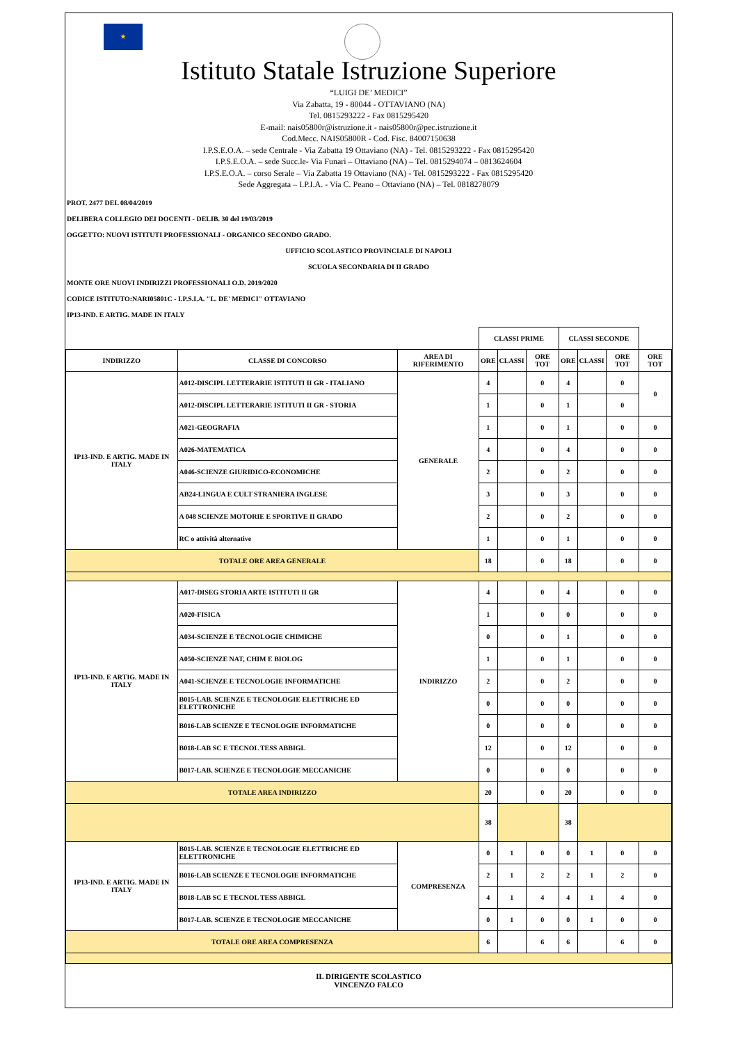★
Istituto Statale Istruzione Superiore
“LUIGI DE’ MEDICI”
Via Zabatta, 19 - 80044 - OTTAVIANO (NA)
Tel. 0815293222 - Fax 0815295420
E-mail: nais05800r@istruzione.it - nais05800r@pec.istruzione.it
Cod.Mecc. NAIS05800R - Cod. Fisc. 84007150638
I.P.S.E.O.A. – sede Centrale - Via Zabatta 19 Ottaviano (NA) - Tel. 0815293222 - Fax 0815295420
I.P.S.E.O.A. – sede Succ.le- Via Funari – Ottaviano (NA) – Tel. 0815294074 – 0813624604
I.P.S.E.O.A. – corso Serale – Via Zabatta 19 Ottaviano (NA) - Tel. 0815293222 - Fax 0815295420
Sede Aggregata – I.P.I.A. - Via C. Peano – Ottaviano (NA) – Tel. 0818278079
PROT. 2477 DEL 08/04/2019
DELIBERA COLLEGIO DEI DOCENTI - DELIB. 30 del 19/03/2019
OGGETTO: NUOVI ISTITUTI PROFESSIONALI - ORGANICO SECONDO GRADO.
UFFICIO SCOLASTICO PROVINCIALE DI NAPOLI
SCUOLA SECONDARIA DI II GRADO
MONTE ORE NUOVI INDIRIZZI PROFESSIONALI O.D. 2019/2020
CODICE ISTITUTO:NARI05801C - I.P.S.I.A. "L. DE' MEDICI" OTTAVIANO
IP13-IND. E ARTIG. MADE IN ITALY
| | | | CLASSI PRIME | | | CLASSI SECONDE | | | |
| INDIRIZZO | CLASSE DI CONCORSO | AREA DI RIFERIMENTO | ORE | CLASSI | ORE TOT | ORE | CLASSI | ORE TOT | ORE TOT |
| IP13-IND. E ARTIG. MADE IN ITALY | A012-DISCIPL LETTERARIE ISTITUTI II GR - ITALIANO | GENERALE | 4 | | 0 | 4 | | 0 | 0 |
| | A012-DISCIPL LETTERARIE ISTITUTI II GR - STORIA | | 1 | | 0 | 1 | | 0 | |
| | A021-GEOGRAFIA | | 1 | | 0 | 1 | | 0 | 0 |
| | A026-MATEMATICA | | 4 | | 0 | 4 | | 0 | 0 |
| | A046-SCIENZE GIURIDICO-ECONOMICHE | | 2 | | 0 | 2 | | 0 | 0 |
| | AB24-LINGUA E CULT STRANIERA INGLESE | | 3 | | 0 | 3 | | 0 | 0 |
| | A 048 SCIENZE MOTORIE E SPORTIVE II GRADO | | 2 | | 0 | 2 | | 0 | 0 |
| | RC o attività alternative | | 1 | | 0 | 1 | | 0 | 0 |
| TOTALE ORE AREA GENERALE | | | 18 | | 0 | 18 | | 0 | 0 |
| IP13-IND. E ARTIG. MADE IN ITALY | A017-DISEG STORIA ARTE ISTITUTI II GR | INDIRIZZO | 4 | | 0 | 4 | | 0 | 0 |
| | A020-FISICA | | 1 | | 0 | 0 | | 0 | 0 |
| | A034-SCIENZE E TECNOLOGIE CHIMICHE | | 0 | | 0 | 1 | | 0 | 0 |
| | A050-SCIENZE NAT, CHIM E BIOLOG | | 1 | | 0 | 1 | | 0 | 0 |
| | A041-SCIENZE E TECNOLOGIE INFORMATICHE | | 2 | | 0 | 2 | | 0 | 0 |
| | B015-LAB. SCIENZE E TECNOLOGIE ELETTRICHE ED ELETTRONICHE | | 0 | | 0 | 0 | | 0 | 0 |
| | B016-LAB SCIENZE E TECNOLOGIE INFORMATICHE | | 0 | | 0 | 0 | | 0 | 0 |
| | B018-LAB SC E TECNOL TESS ABBIGL | | 12 | | 0 | 12 | | 0 | 0 |
| | B017-LAB. SCIENZE E TECNOLOGIE MECCANICHE | | 0 | | 0 | 0 | | 0 | 0 |
| TOTALE AREA INDIRIZZO | | | 20 | | 0 | 20 | | 0 | 0 |
| | | | 38 | | | 38 | | | |
| IP13-IND. E ARTIG. MADE IN ITALY | B015-LAB. SCIENZE E TECNOLOGIE ELETTRICHE ED ELETTRONICHE | COMPRESENZA | 0 | 1 | 0 | 0 | 1 | 0 | 0 |
| | B016-LAB SCIENZE E TECNOLOGIE INFORMATICHE | | 2 | 1 | 2 | 2 | 1 | 2 | 0 |
| | B018-LAB SC E TECNOL TESS ABBIGL | | 4 | 1 | 4 | 4 | 1 | 4 | 0 |
| | B017-LAB. SCIENZE E TECNOLOGIE MECCANICHE | | 0 | 1 | 0 | 0 | 1 | 0 | 0 |
| TOTALE ORE AREA COMPRESENZA | | | 6 | | 6 | 6 | | 6 | 0 |
IL DIRIGENTE SCOLASTICO
VINCENZO FALCO